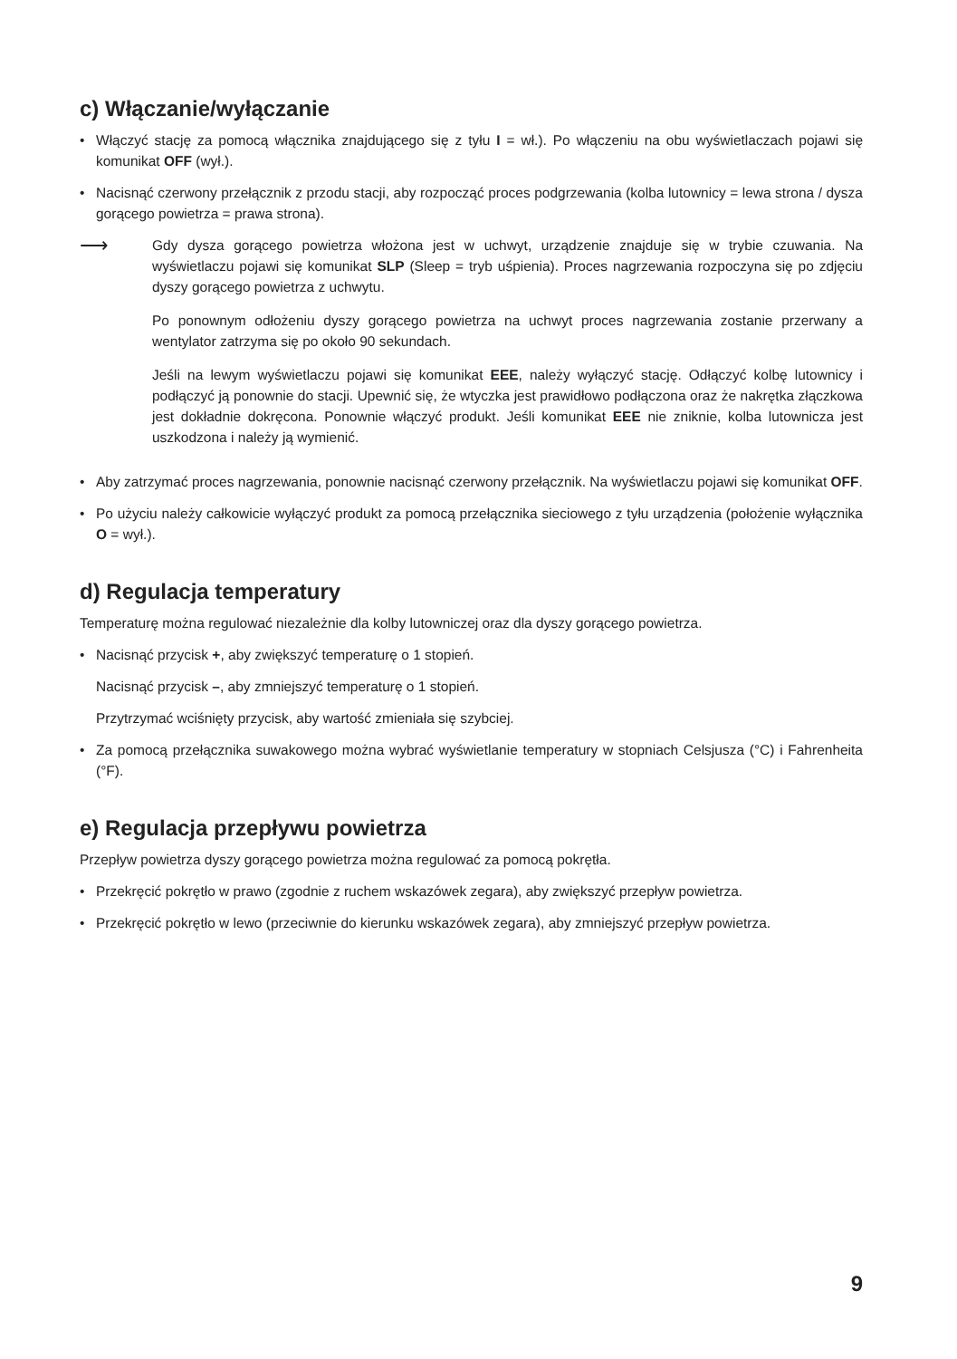c) Włączanie/wyłączanie
• Włączyć stację za pomocą włącznika znajdującego się z tyłu I = wł.). Po włączeniu na obu wyświetlaczach pojawi się komunikat OFF (wył.).
• Nacisnąć czerwony przełącznik z przodu stacji, aby rozpocząć proces podgrzewania (kolba lutownicy = lewa strona / dysza gorącego powietrza = prawa strona).
⟶
Gdy dysza gorącego powietrza włożona jest w uchwyt, urządzenie znajduje się w trybie czuwania. Na wyświetlaczu pojawi się komunikat SLP (Sleep = tryb uśpienia). Proces nagrzewania rozpoczyna się po zdjęciu dyszy gorącego powietrza z uchwytu.
Po ponownym odłożeniu dyszy gorącego powietrza na uchwyt proces nagrzewania zostanie przerwany a wentylator zatrzyma się po około 90 sekundach.
Jeśli na lewym wyświetlaczu pojawi się komunikat EEE, należy wyłączyć stację. Odłączyć kolbę lutownicy i podłączyć ją ponownie do stacji. Upewnić się, że wtyczka jest prawidłowo podłączona oraz że nakrętka złączkowa jest dokładnie dokręcona. Ponownie włączyć produkt. Jeśli komunikat EEE nie zniknie, kolba lutownicza jest uszkodzona i należy ją wymienić.
• Aby zatrzymać proces nagrzewania, ponownie nacisnąć czerwony przełącznik. Na wyświetlaczu pojawi się komunikat OFF.
• Po użyciu należy całkowicie wyłączyć produkt za pomocą przełącznika sieciowego z tyłu urządzenia (położenie wyłącznika O = wył.).
d) Regulacja temperatury
Temperaturę można regulować niezależnie dla kolby lutowniczej oraz dla dyszy gorącego powietrza.
• Nacisnąć przycisk +, aby zwiększyć temperaturę o 1 stopień.
Nacisnąć przycisk –, aby zmniejszyć temperaturę o 1 stopień.
Przytrzymać wciśnięty przycisk, aby wartość zmieniała się szybciej.
• Za pomocą przełącznika suwakowego można wybrać wyświetlanie temperatury w stopniach Celsjusza (°C) i Fahrenheita (°F).
e) Regulacja przepływu powietrza
Przepływ powietrza dyszy gorącego powietrza można regulować za pomocą pokrętła.
• Przekręcić pokrętło w prawo (zgodnie z ruchem wskazówek zegara), aby zwiększyć przepływ powietrza.
• Przekręcić pokrętło w lewo (przeciwnie do kierunku wskazówek zegara), aby zmniejszyć przepływ powietrza.
9